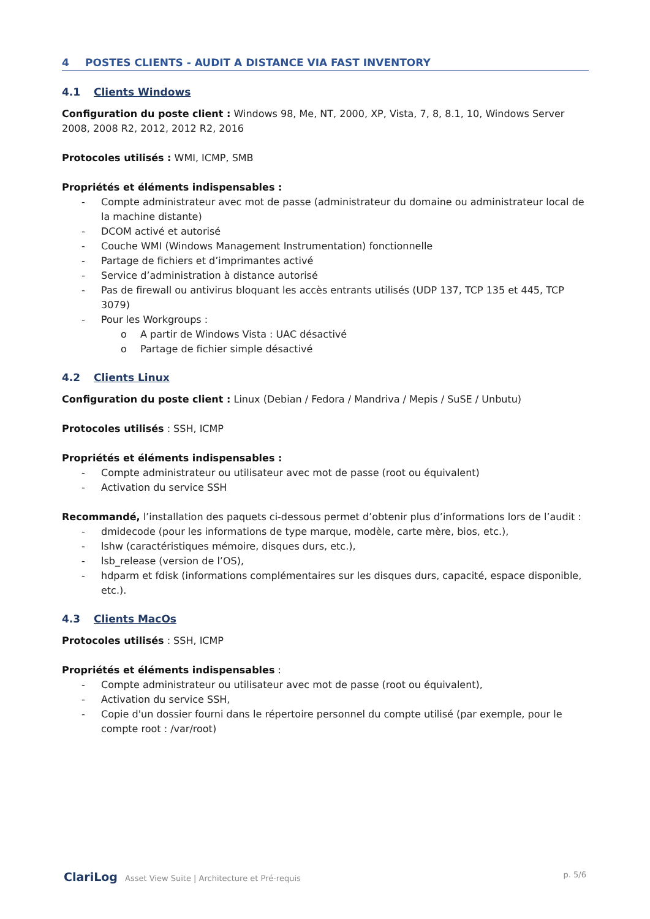4 POSTES CLIENTS - AUDIT A DISTANCE VIA FAST INVENTORY
4.1 Clients Windows
Configuration du poste client : Windows 98, Me, NT, 2000, XP, Vista, 7, 8, 8.1, 10, Windows Server 2008, 2008 R2, 2012, 2012 R2, 2016
Protocoles utilisés : WMI, ICMP, SMB
Propriétés et éléments indispensables :
- Compte administrateur avec mot de passe (administrateur du domaine ou administrateur local de la machine distante)
- DCOM activé et autorisé
- Couche WMI (Windows Management Instrumentation) fonctionnelle
- Partage de fichiers et d’imprimantes activé
- Service d’administration à distance autorisé
- Pas de firewall ou antivirus bloquant les accès entrants utilisés (UDP 137, TCP 135 et 445, TCP 3079)
- Pour les Workgroups :
o A partir de Windows Vista : UAC désactivé
o Partage de fichier simple désactivé
4.2 Clients Linux
Configuration du poste client : Linux (Debian / Fedora / Mandriva / Mepis / SuSE / Unbutu)
Protocoles utilisés : SSH, ICMP
Propriétés et éléments indispensables :
- Compte administrateur ou utilisateur avec mot de passe (root ou équivalent)
- Activation du service SSH
Recommandé, l’installation des paquets ci-dessous permet d’obtenir plus d’informations lors de l’audit :
- dmidecode (pour les informations de type marque, modèle, carte mère, bios, etc.),
- lshw (caractéristiques mémoire, disques durs, etc.),
- lsb_release (version de l’OS),
- hdparm et fdisk (informations complémentaires sur les disques durs, capacité, espace disponible, etc.).
4.3 Clients MacOs
Protocoles utilisés : SSH, ICMP
Propriétés et éléments indispensables :
- Compte administrateur ou utilisateur avec mot de passe (root ou équivalent),
- Activation du service SSH,
- Copie d'un dossier fourni dans le répertoire personnel du compte utilisé (par exemple, pour le compte root : /var/root)
ClariLog Asset View Suite | Architecture et Pré-requis
p. 5/6